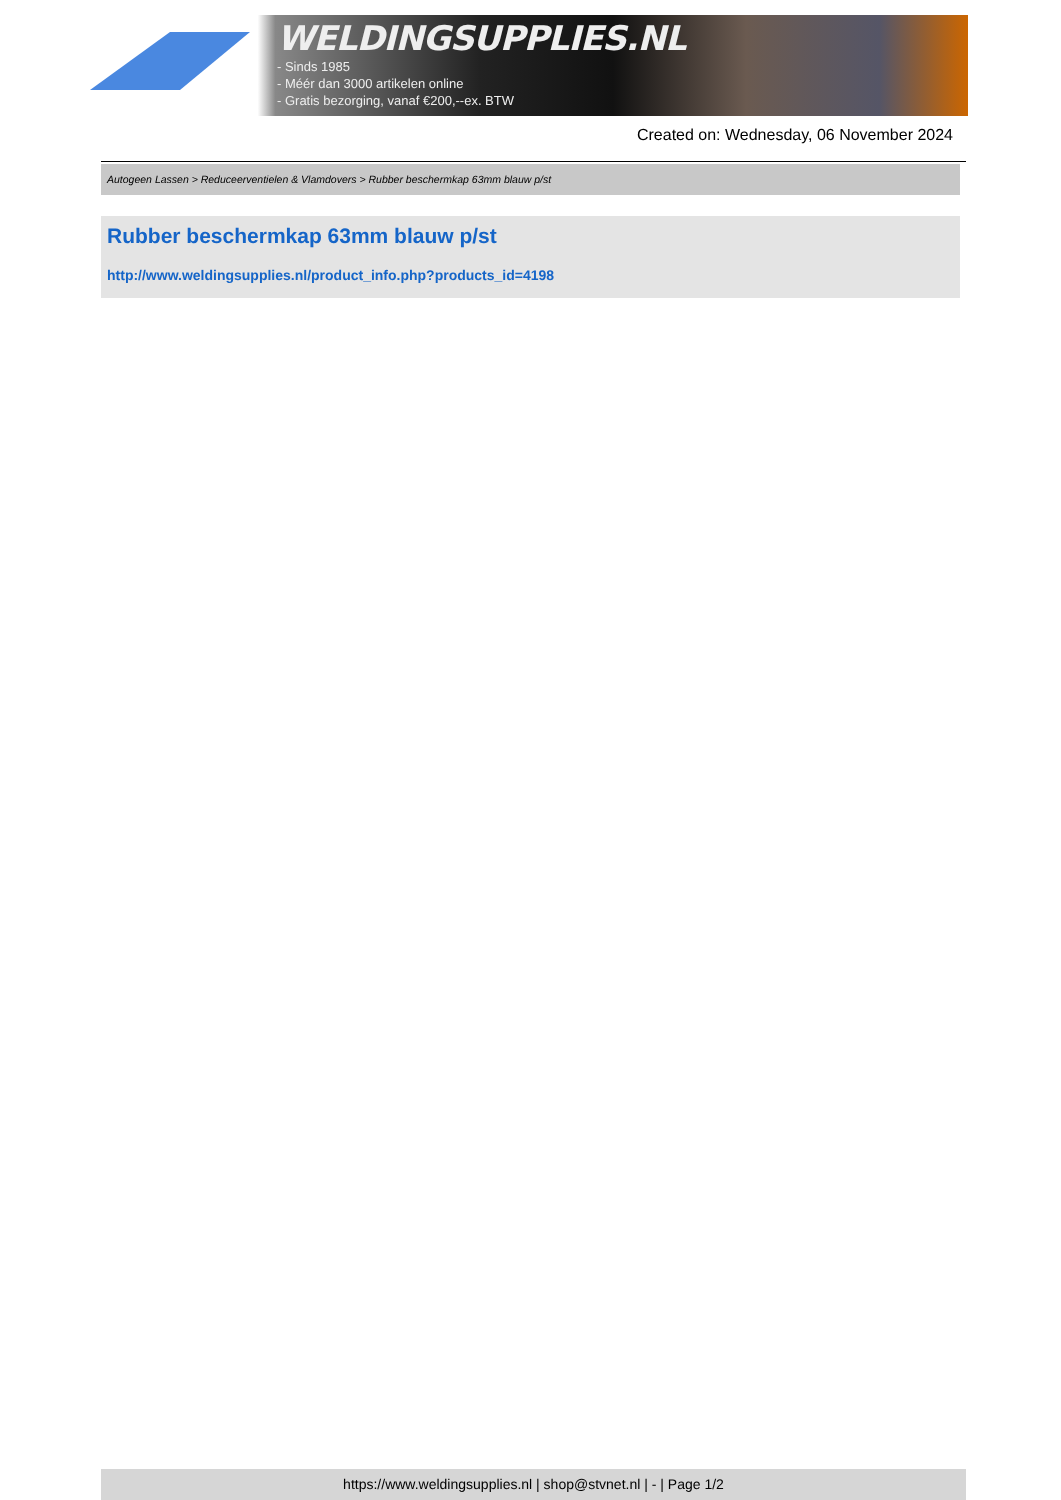WELDINGSUPPLIES.NL
- Sinds 1985
- Méér dan 3000 artikelen online
- Gratis bezorging, vanaf €200,--ex. BTW
Created on: Wednesday, 06 November 2024
Autogeen Lassen > Reduceerventielen & Vlamdovers > Rubber beschermkap 63mm blauw p/st
Rubber beschermkap 63mm blauw p/st
http://www.weldingsupplies.nl/product_info.php?products_id=4198
https://www.weldingsupplies.nl | shop@stvnet.nl | - | Page 1/2